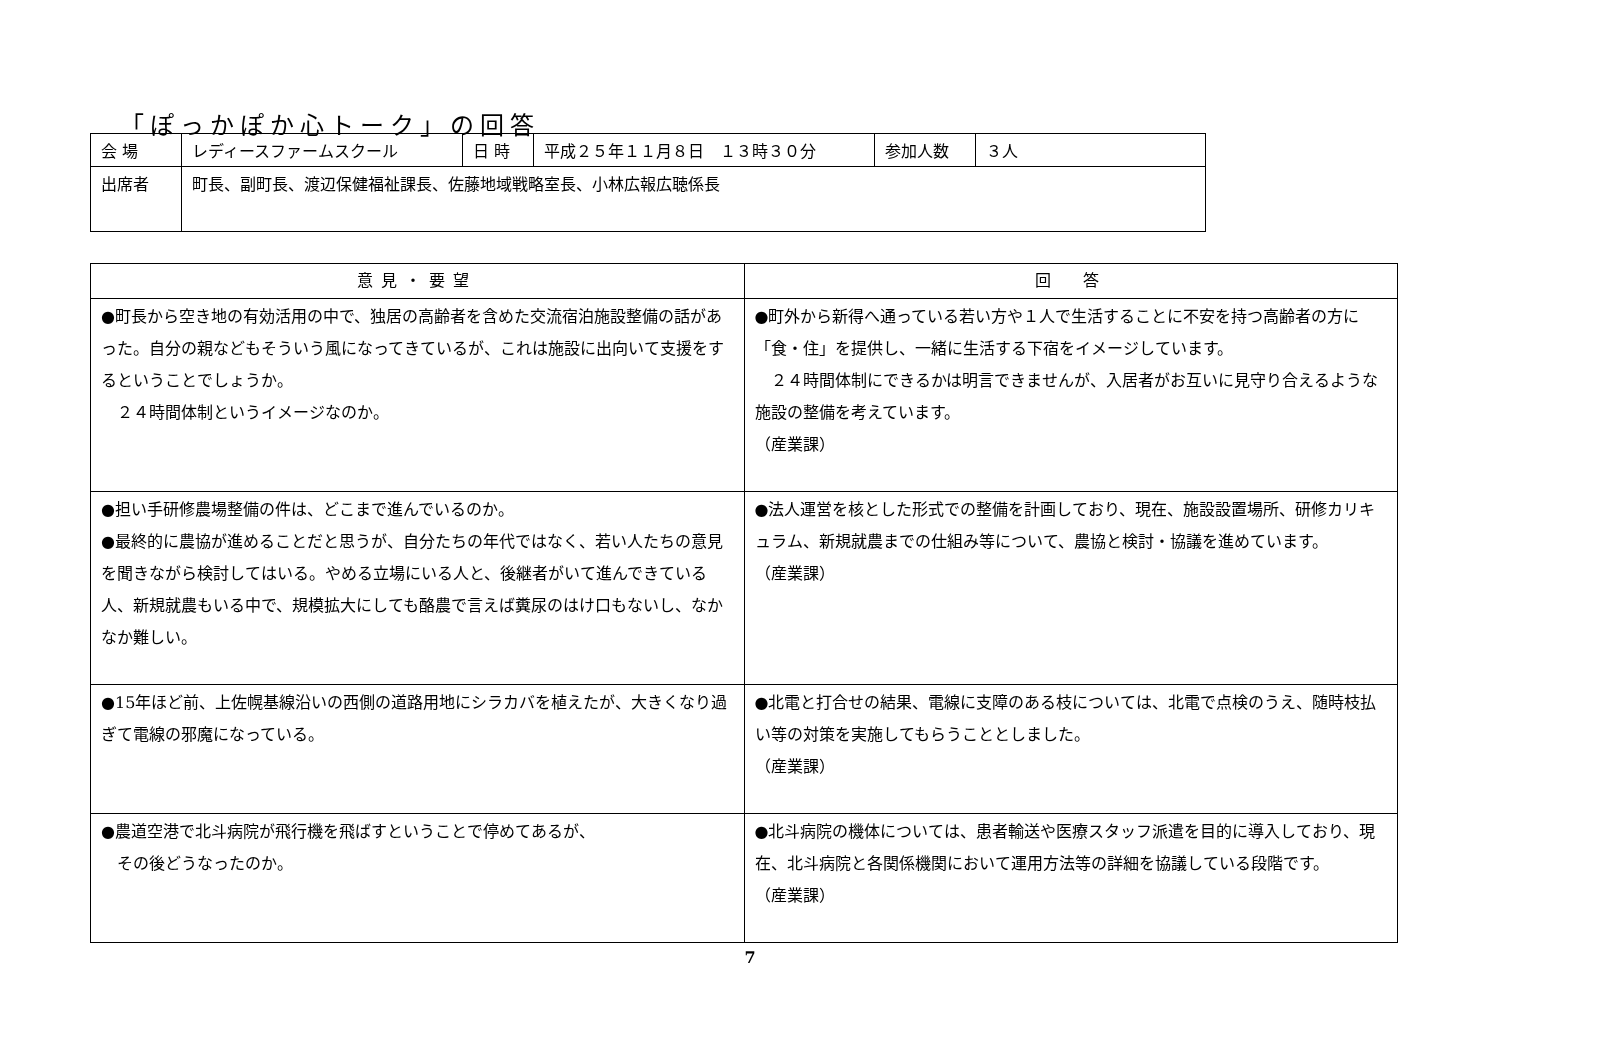「ぽっかぽか心トーク」の回答
| 会 場 | レディースファームスクール | 日 時 | 平成２５年１１月８日 １３時３０分 | 参加人数 | ３人 |
| 出席者 | 町長、副町長、渡辺保健福祉課長、佐藤地域戦略室長、小林広報広聴係長 | | | | |
| 意見・要望 | 回 答 |
| --- | --- |
| ●町長から空き地の有効活用の中で、独居の高齢者を含めた交流宿泊施設整備の話があった。自分の親などもそういう風になってきているが、これは施設に出向いて支援をするということでしょうか。 ２４時間体制というイメージなのか。 | ●町外から新得へ通っている若い方や１人で生活することに不安を持つ高齢者の方に「食・住」を提供し、一緒に生活する下宿をイメージしています。 ２４時間体制にできるかは明言できませんが、入居者がお互いに見守り合えるような施設の整備を考えています。 （産業課） |
| ●担い手研修農場整備の件は、どこまで進んでいるのか。 ●最終的に農協が進めることだと思うが、自分たちの年代ではなく、若い人たちの意見を聞きながら検討してはいる。やめる立場にいる人と、後継者がいて進んできている人、新規就農もいる中で、規模拡大にしても酪農で言えば糞尿のはけ口もないし、なかなか難しい。 | ●法人運営を核とした形式での整備を計画しており、現在、施設設置場所、研修カリキュラム、新規就農までの仕組み等について、農協と検討・協議を進めています。 （産業課） |
| ●15年ほど前、上佐幌基線沿いの西側の道路用地にシラカバを植えたが、大きくなり過ぎて電線の邪魔になっている。 | ●北電と打合せの結果、電線に支障のある枝については、北電で点検のうえ、随時枝払い等の対策を実施してもらうこととしました。 （産業課） |
| ●農道空港で北斗病院が飛行機を飛ばすということで停めてあるが、 その後どうなったのか。 | ●北斗病院の機体については、患者輸送や医療スタッフ派遣を目的に導入しており、現在、北斗病院と各関係機関において運用方法等の詳細を協議している段階です。 （産業課） |
7